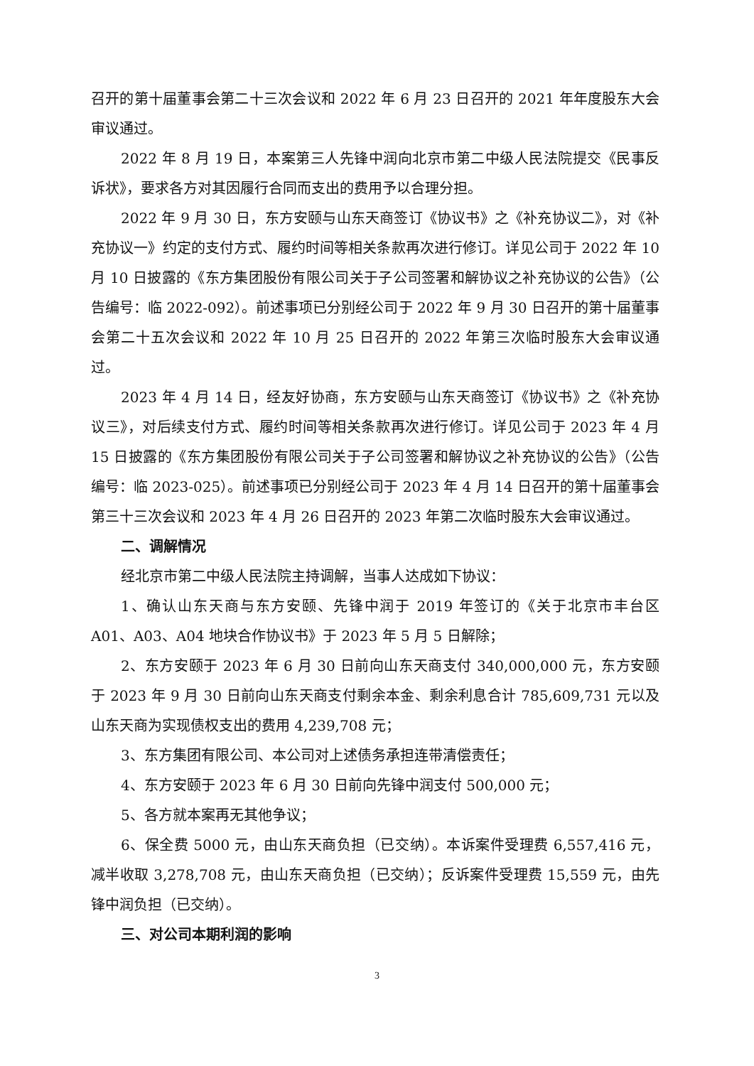召开的第十届董事会第二十三次会议和 2022 年 6 月 23 日召开的 2021 年年度股东大会审议通过。
2022 年 8 月 19 日，本案第三人先锋中润向北京市第二中级人民法院提交《民事反诉状》，要求各方对其因履行合同而支出的费用予以合理分担。
2022 年 9 月 30 日，东方安颐与山东天商签订《协议书》之《补充协议二》，对《补充协议一》约定的支付方式、履约时间等相关条款再次进行修订。详见公司于 2022 年 10 月 10 日披露的《东方集团股份有限公司关于子公司签署和解协议之补充协议的公告》（公告编号：临 2022-092）。前述事项已分别经公司于 2022 年 9 月 30 日召开的第十届董事会第二十五次会议和 2022 年 10 月 25 日召开的 2022 年第三次临时股东大会审议通过。
2023 年 4 月 14 日，经友好协商，东方安颐与山东天商签订《协议书》之《补充协议三》，对后续支付方式、履约时间等相关条款再次进行修订。详见公司于 2023 年 4 月 15 日披露的《东方集团股份有限公司关于子公司签署和解协议之补充协议的公告》（公告编号：临 2023-025）。前述事项已分别经公司于 2023 年 4 月 14 日召开的第十届董事会第三十三次会议和 2023 年 4 月 26 日召开的 2023 年第二次临时股东大会审议通过。
二、调解情况
经北京市第二中级人民法院主持调解，当事人达成如下协议：
1、确认山东天商与东方安颐、先锋中润于 2019 年签订的《关于北京市丰台区 A01、A03、A04 地块合作协议书》于 2023 年 5 月 5 日解除；
2、东方安颐于 2023 年 6 月 30 日前向山东天商支付 340,000,000 元，东方安颐于 2023 年 9 月 30 日前向山东天商支付剩余本金、剩余利息合计 785,609,731 元以及山东天商为实现债权支出的费用 4,239,708 元；
3、东方集团有限公司、本公司对上述债务承担连带清偿责任；
4、东方安颐于 2023 年 6 月 30 日前向先锋中润支付 500,000 元；
5、各方就本案再无其他争议；
6、保全费 5000 元，由山东天商负担（已交纳）。本诉案件受理费 6,557,416 元，减半收取 3,278,708 元，由山东天商负担（已交纳）；反诉案件受理费 15,559 元，由先锋中润负担（已交纳）。
三、对公司本期利润的影响
3